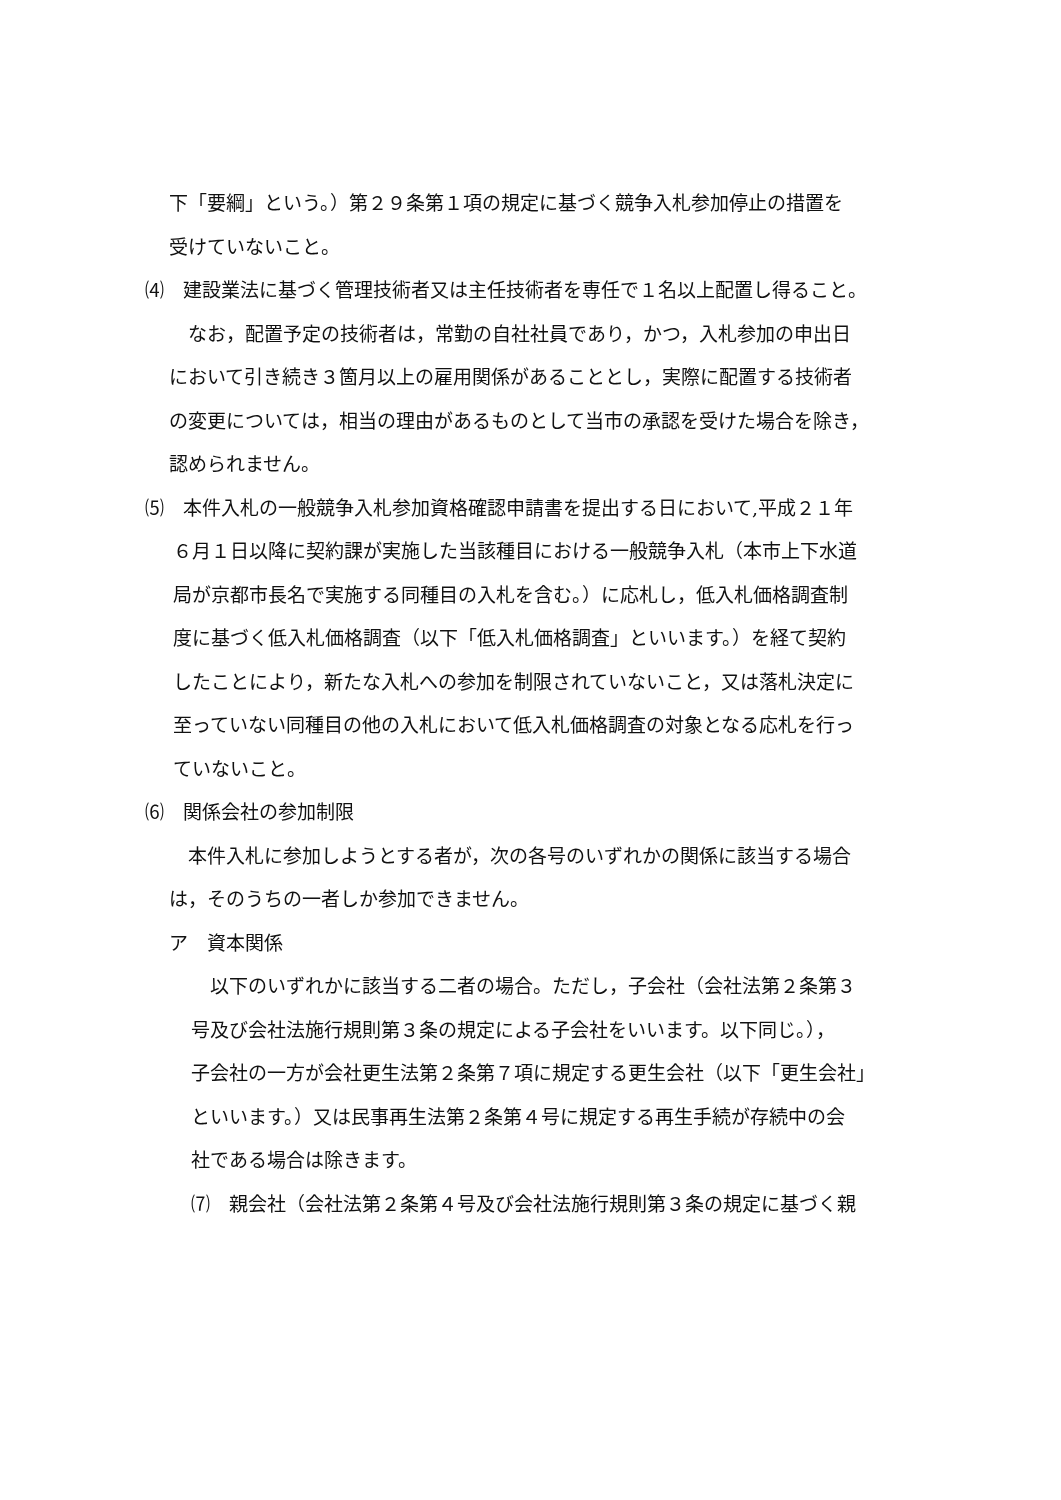下「要綱」という。）第２９条第１項の規定に基づく競争入札参加停止の措置を
受けていないこと。
⑷　建設業法に基づく管理技術者又は主任技術者を専任で１名以上配置し得ること。
　なお，配置予定の技術者は，常勤の自社社員であり，かつ，入札参加の申出日
において引き続き３箇月以上の雇用関係があることとし，実際に配置する技術者
の変更については，相当の理由があるものとして当市の承認を受けた場合を除き，
認められません。
⑸　本件入札の一般競争入札参加資格確認申請書を提出する日において,平成２１年
６月１日以降に契約課が実施した当該種目における一般競争入札（本市上下水道
局が京都市長名で実施する同種目の入札を含む。）に応札し，低入札価格調査制
度に基づく低入札価格調査（以下「低入札価格調査」といいます。）を経て契約
したことにより，新たな入札への参加を制限されていないこと，又は落札決定に
至っていない同種目の他の入札において低入札価格調査の対象となる応札を行っ
ていないこと。
⑹　関係会社の参加制限
　本件入札に参加しようとする者が，次の各号のいずれかの関係に該当する場合
は，そのうちの一者しか参加できません。
ア　資本関係
　以下のいずれかに該当する二者の場合。ただし，子会社（会社法第２条第３
号及び会社法施行規則第３条の規定による子会社をいいます。以下同じ。），
子会社の一方が会社更生法第２条第７項に規定する更生会社（以下「更生会社」
といいます。）又は民事再生法第２条第４号に規定する再生手続が存続中の会
社である場合は除きます。
⑺　親会社（会社法第２条第４号及び会社法施行規則第３条の規定に基づく親